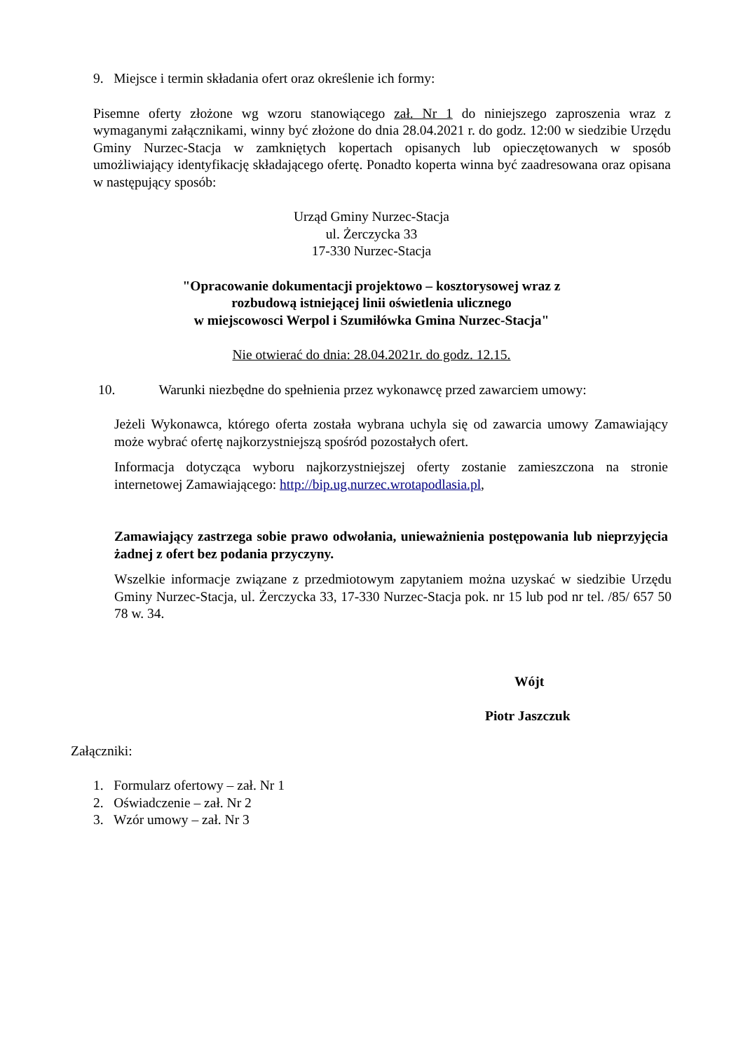9. Miejsce i termin składania ofert oraz określenie ich formy:
Pisemne oferty złożone wg wzoru stanowiącego zał. Nr 1 do niniejszego zaproszenia wraz z wymaganymi załącznikami, winny być złożone do dnia 28.04.2021 r. do godz. 12:00 w siedzibie Urzędu Gminy Nurzec-Stacja w zamkniętych kopertach opisanych lub opieczętowanych w sposób umożliwiający identyfikację składającego ofertę. Ponadto koperta winna być zaadresowana oraz opisana w następujący sposób:
Urząd Gminy Nurzec-Stacja
ul. Żerczycka 33
17-330 Nurzec-Stacja
"Opracowanie dokumentacji projektowo – kosztorysowej wraz z
rozbudową istniejącej linii oświetlenia ulicznego
w miejscowosci Werpol i Szumiłówka Gmina Nurzec-Stacja"
Nie otwierać do dnia: 28.04.2021r. do godz. 12.15.
10. Warunki niezbędne do spełnienia przez wykonawcę przed zawarciem umowy:
Jeżeli Wykonawca, którego oferta została wybrana uchyla się od zawarcia umowy Zamawiający może wybrać ofertę najkorzystniejszą spośród pozostałych ofert.
Informacja dotycząca wyboru najkorzystniejszej oferty zostanie zamieszczona na stronie internetowej Zamawiającego: http://bip.ug.nurzec.wrotapodlasia.pl,
Zamawiający zastrzega sobie prawo odwołania, unieważnienia postępowania lub nieprzyjęcia żadnej z ofert bez podania przyczyny.
Wszelkie informacje związane z przedmiotowym zapytaniem można uzyskać w siedzibie Urzędu Gminy Nurzec-Stacja, ul. Żerczycka 33, 17-330 Nurzec-Stacja pok. nr 15 lub pod nr tel. /85/ 657 50 78 w. 34.
Wójt
Piotr Jaszczuk
Załączniki:
1. Formularz ofertowy – zał. Nr 1
2. Oświadczenie – zał. Nr 2
3. Wzór umowy – zał. Nr 3